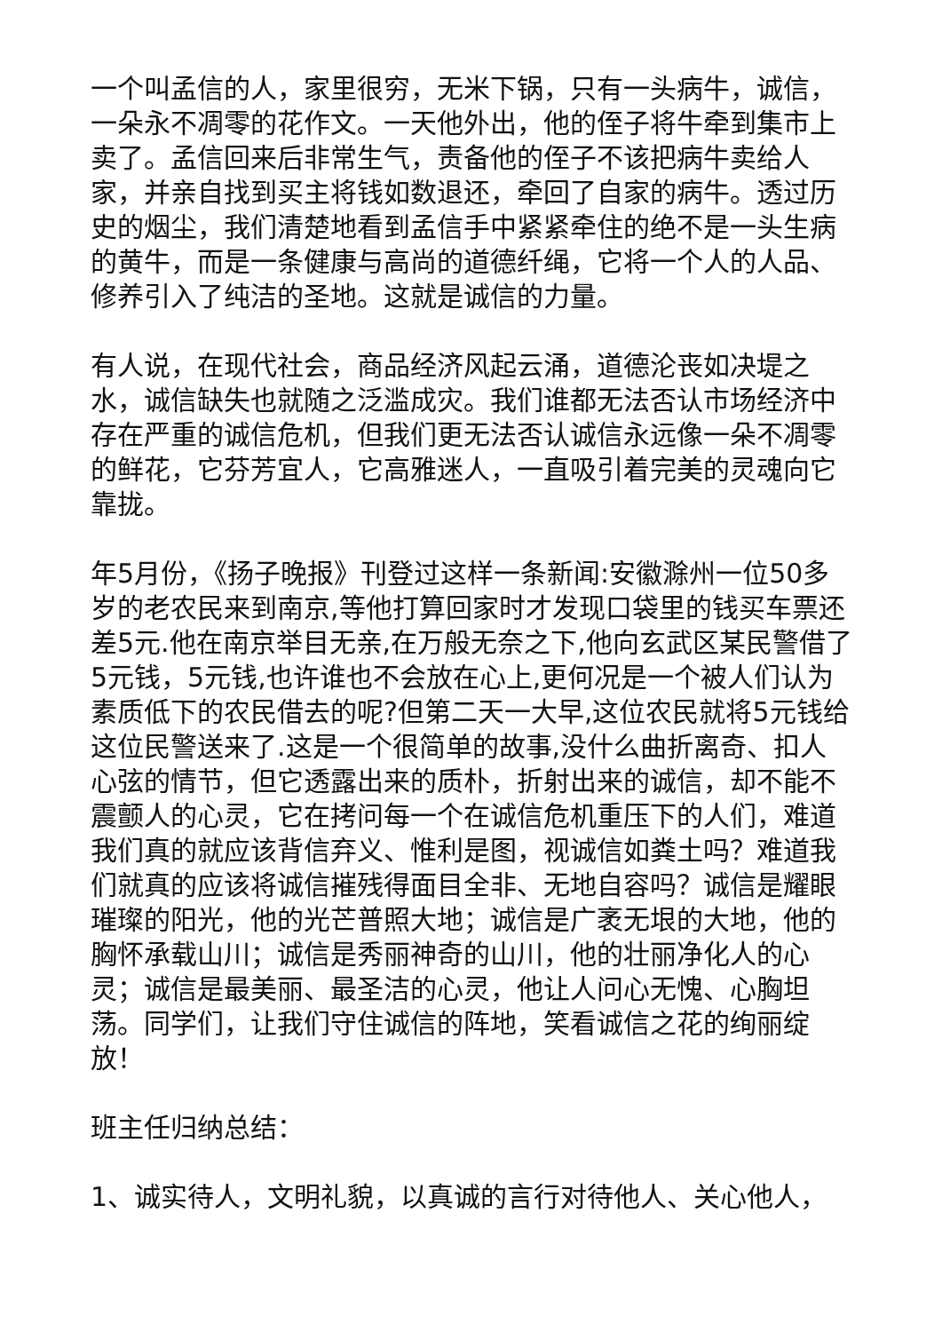一个叫孟信的人，家里很穷，无米下锅，只有一头病牛，诚信，一朵永不凋零的花作文。一天他外出，他的侄子将牛牵到集市上卖了。孟信回来后非常生气，责备他的侄子不该把病牛卖给人家，并亲自找到买主将钱如数退还，牵回了自家的病牛。透过历史的烟尘，我们清楚地看到孟信手中紧紧牵住的绝不是一头生病的黄牛，而是一条健康与高尚的道德纤绳，它将一个人的人品、修养引入了纯洁的圣地。这就是诚信的力量。
有人说，在现代社会，商品经济风起云涌，道德沦丧如决堤之水，诚信缺失也就随之泛滥成灾。我们谁都无法否认市场经济中存在严重的诚信危机，但我们更无法否认诚信永远像一朵不凋零的鲜花，它芬芳宜人，它高雅迷人，一直吸引着完美的灵魂向它靠拢。
年5月份，《扬子晚报》刊登过这样一条新闻:安徽滁州一位50多岁的老农民来到南京,等他打算回家时才发现口袋里的钱买车票还差5元.他在南京举目无亲,在万般无奈之下,他向玄武区某民警借了5元钱，5元钱,也许谁也不会放在心上,更何况是一个被人们认为素质低下的农民借去的呢?但第二天一大早,这位农民就将5元钱给这位民警送来了.这是一个很简单的故事,没什么曲折离奇、扣人心弦的情节，但它透露出来的质朴，折射出来的诚信，却不能不震颤人的心灵，它在拷问每一个在诚信危机重压下的人们，难道我们真的就应该背信弃义、惟利是图，视诚信如粪土吗？难道我们就真的应该将诚信摧残得面目全非、无地自容吗？诚信是耀眼璀璨的阳光，他的光芒普照大地；诚信是广袤无垠的大地，他的胸怀承载山川；诚信是秀丽神奇的山川，他的壮丽净化人的心灵；诚信是最美丽、最圣洁的心灵，他让人问心无愧、心胸坦荡。同学们，让我们守住诚信的阵地，笑看诚信之花的绚丽绽放！
班主任归纳总结：
1、诚实待人，文明礼貌，以真诚的言行对待他人、关心他人，